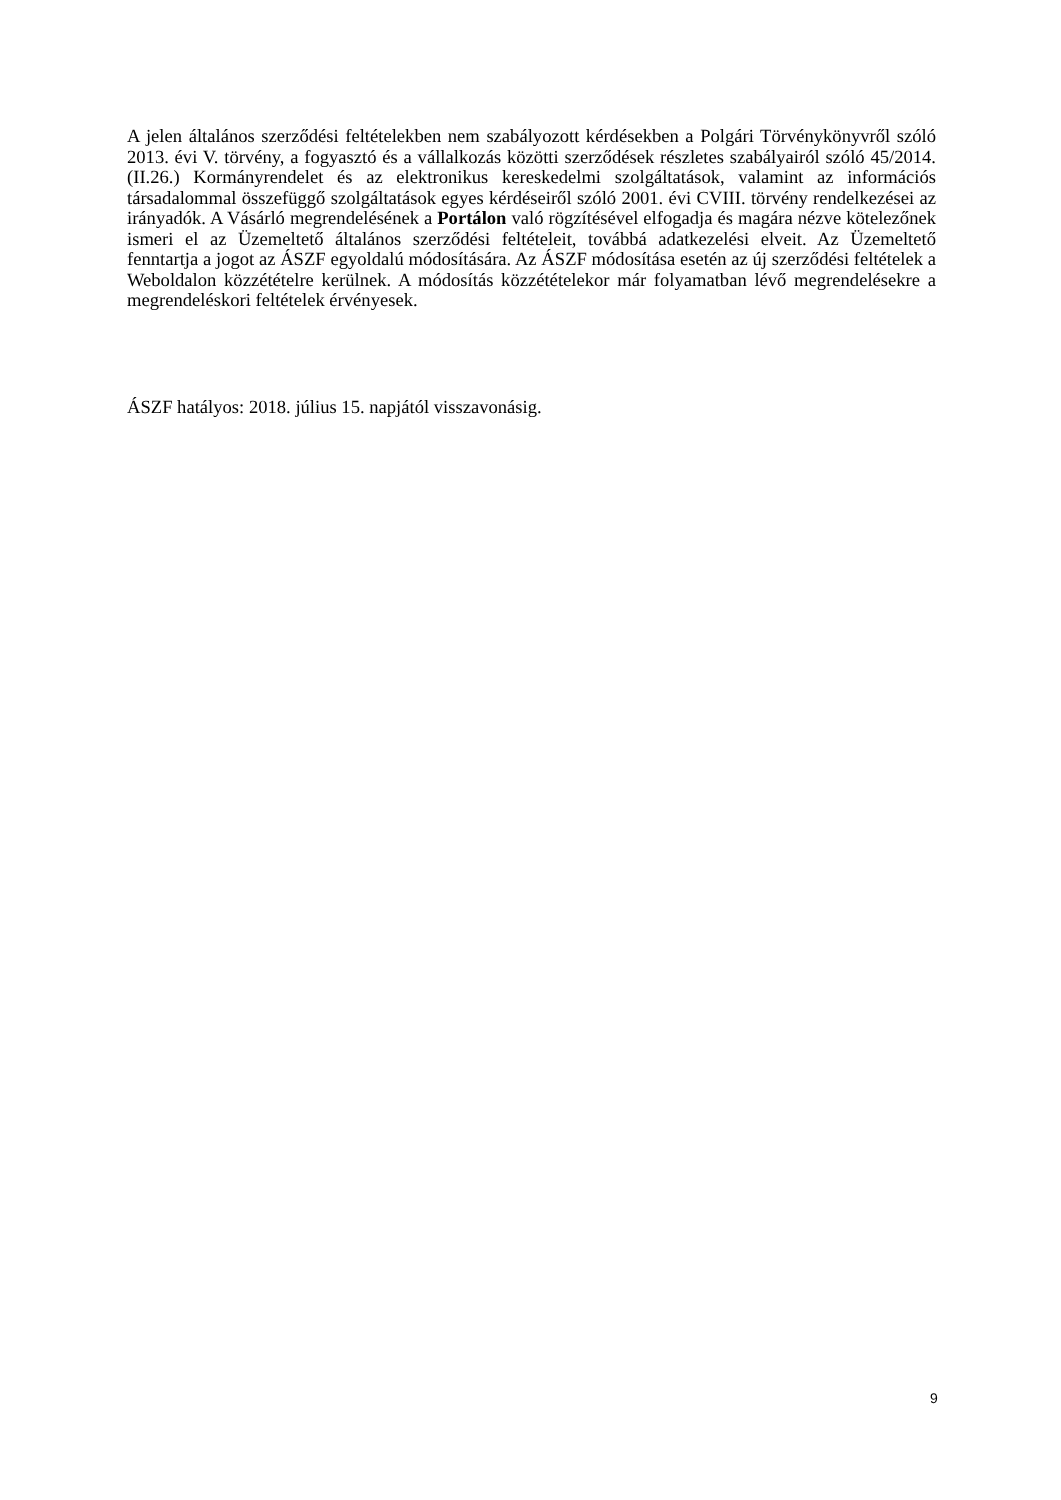A jelen általános szerződési feltételekben nem szabályozott kérdésekben a Polgári Törvénykönyvről szóló 2013. évi V. törvény, a fogyasztó és a vállalkozás közötti szerződések részletes szabályairól szóló 45/2014. (II.26.) Kormányrendelet és az elektronikus kereskedelmi szolgáltatások, valamint az információs társadalommal összefüggő szolgáltatások egyes kérdéseiről szóló 2001. évi CVIII. törvény rendelkezései az irányadók. A Vásárló megrendelésének a Portálon való rögzítésével elfogadja és magára nézve kötelezőnek ismeri el az Üzemeltető általános szerződési feltételeit, továbbá adatkezelési elveit. Az Üzemeltető fenntartja a jogot az ÁSZF egyoldalú módosítására. Az ÁSZF módosítása esetén az új szerződési feltételek a Weboldalon közzétételre kerülnek. A módosítás közzétételekor már folyamatban lévő megrendelésekre a megrendeléskori feltételek érvényesek.
ÁSZF hatályos: 2018. július 15. napjától visszavonásig.
9